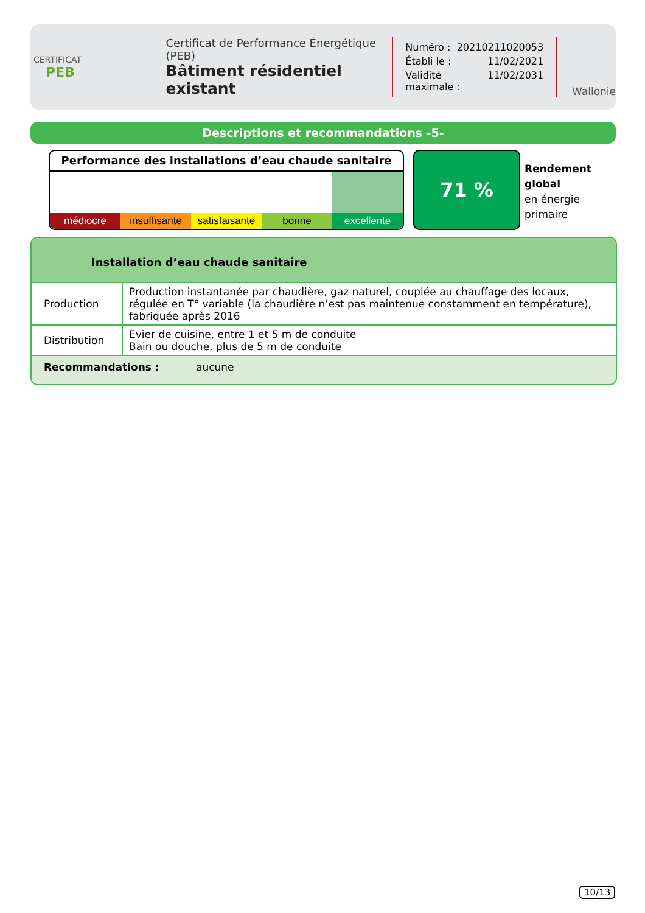CERTIFICAT
PEB
Certificat de Performance Énergétique (PEB)
Bâtiment résidentiel existant
Numéro : 20210211020053
Établi le : 11/02/2021
Validité maximale : 11/02/2031
Wallonie
Descriptions et recommandations -5-
Performance des installations d’eau chaude sanitaire
médiocre insuffisante satisfaisante bonne excellente
71 %
Rendement
global
en énergie
primaire
Installation d’eau chaude sanitaire
| Production | Production instantanée par chaudière, gaz naturel, couplée au chauffage des locaux, régulée en T° variable (la chaudière n’est pas maintenue constamment en température), fabriquée après 2016 |
| Distribution | Evier de cuisine, entre 1 et 5 m de conduite Bain ou douche, plus de 5 m de conduite |
Recommandations : aucune
10/13